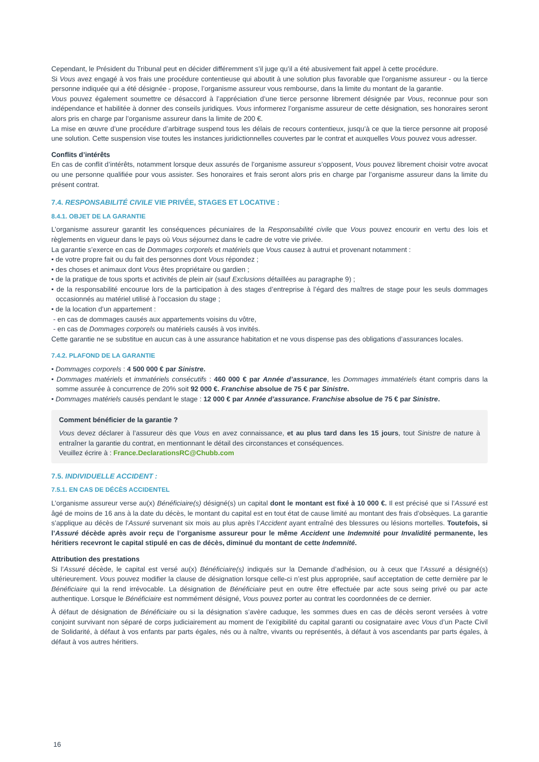Cependant, le Président du Tribunal peut en décider différemment s’il juge qu’il a été abusivement fait appel à cette procédure.
Si Vous avez engagé à vos frais une procédure contentieuse qui aboutit à une solution plus favorable que l’organisme assureur - ou la tierce personne indiquée qui a été désignée - propose, l’organisme assureur vous rembourse, dans la limite du montant de la garantie.
Vous pouvez également soumettre ce désaccord à l’appréciation d’une tierce personne librement désignée par Vous, reconnue pour son indépendance et habilitée à donner des conseils juridiques. Vous informerez l’organisme assureur de cette désignation, ses honoraires seront alors pris en charge par l’organisme assureur dans la limite de 200 €.
La mise en œuvre d’une procédure d’arbitrage suspend tous les délais de recours contentieux, jusqu’à ce que la tierce personne ait proposé une solution. Cette suspension vise toutes les instances juridictionnelles couvertes par le contrat et auxquelles Vous pouvez vous adresser.
Conflits d’intérêts
En cas de conflit d’intérêts, notamment lorsque deux assurés de l’organisme assureur s’opposent, Vous pouvez librement choisir votre avocat ou une personne qualifiée pour vous assister. Ses honoraires et frais seront alors pris en charge par l’organisme assureur dans la limite du présent contrat.
7.4. RESPONSABILITÉ CIVILE VIE PRIVÉE, STAGES ET LOCATIVE :
8.4.1. OBJET DE LA GARANTIE
L’organisme assureur garantit les conséquences pécuniaires de la Responsabilité civile que Vous pouvez encourir en vertu des lois et règlements en vigueur dans le pays où Vous séjournez dans le cadre de votre vie privée.
La garantie s’exerce en cas de Dommages corporels et matériels que Vous causez à autrui et provenant notamment :
• de votre propre fait ou du fait des personnes dont Vous répondez ;
• des choses et animaux dont Vous êtes propriétaire ou gardien ;
• de la pratique de tous sports et activités de plein air (sauf Exclusions détaillées au paragraphe 9) ;
• de la responsabilité encourue lors de la participation à des stages d’entreprise à l’égard des maîtres de stage pour les seuls dommages occasionnés au matériel utilisé à l’occasion du stage ;
• de la location d’un appartement :
- en cas de dommages causés aux appartements voisins du vôtre,
- en cas de Dommages corporels ou matériels causés à vos invités.
Cette garantie ne se substitue en aucun cas à une assurance habitation et ne vous dispense pas des obligations d’assurances locales.
7.4.2. PLAFOND DE LA GARANTIE
• Dommages corporels : 4 500 000 € par Sinistre.
• Dommages matériels et immatériels consécutifs : 460 000 € par Année d’assurance, les Dommages immatériels étant compris dans la somme assurée à concurrence de 20% soit 92 000 €. Franchise absolue de 75 € par Sinistre.
• Dommages matériels causés pendant le stage : 12 000 € par Année d’assurance. Franchise absolue de 75 € par Sinistre.
Comment bénéficier de la garantie ?
Vous devez déclarer à l’assureur dès que Vous en avez connaissance, et au plus tard dans les 15 jours, tout Sinistre de nature à entraîner la garantie du contrat, en mentionnant le détail des circonstances et conséquences.
Veuillez écrire à : France.DeclarationsRC@Chubb.com
7.5. INDIVIDUELLE ACCIDENT :
7.5.1. EN CAS DE DÉCÈS ACCIDENTEL
L’organisme assureur verse au(x) Bénéficiaire(s) désigné(s) un capital dont le montant est fixé à 10 000 €. Il est précisé que si l’Assuré est âgé de moins de 16 ans à la date du décès, le montant du capital est en tout état de cause limité au montant des frais d’obsèques. La garantie s’applique au décès de l’Assuré survenant six mois au plus après l’Accident ayant entraîné des blessures ou lésions mortelles. Toutefois, si l’Assuré décède après avoir reçu de l’organisme assureur pour le même Accident une Indemnité pour Invalidité permanente, les héritiers recevront le capital stipulé en cas de décès, diminué du montant de cette Indemnité.
Attribution des prestations
Si l’Assuré décède, le capital est versé au(x) Bénéficiaire(s) indiqués sur la Demande d’adhésion, ou à ceux que l’Assuré a désigné(s) ultérieurement. Vous pouvez modifier la clause de désignation lorsque celle-ci n’est plus appropriée, sauf acceptation de cette dernière par le Bénéficiaire qui la rend irrévocable. La désignation de Bénéficiaire peut en outre être effectuée par acte sous seing privé ou par acte authentique. Lorsque le Bénéficiaire est nommément désigné, Vous pouvez porter au contrat les coordonnées de ce dernier.
À défaut de désignation de Bénéficiaire ou si la désignation s’avère caduque, les sommes dues en cas de décès seront versées à votre conjoint survivant non séparé de corps judiciairement au moment de l’exigibilité du capital garanti ou cosignataire avec Vous d’un Pacte Civil de Solidarité, à défaut à vos enfants par parts égales, nés ou à naître, vivants ou représentés, à défaut à vos ascendants par parts égales, à défaut à vos autres héritiers.
16